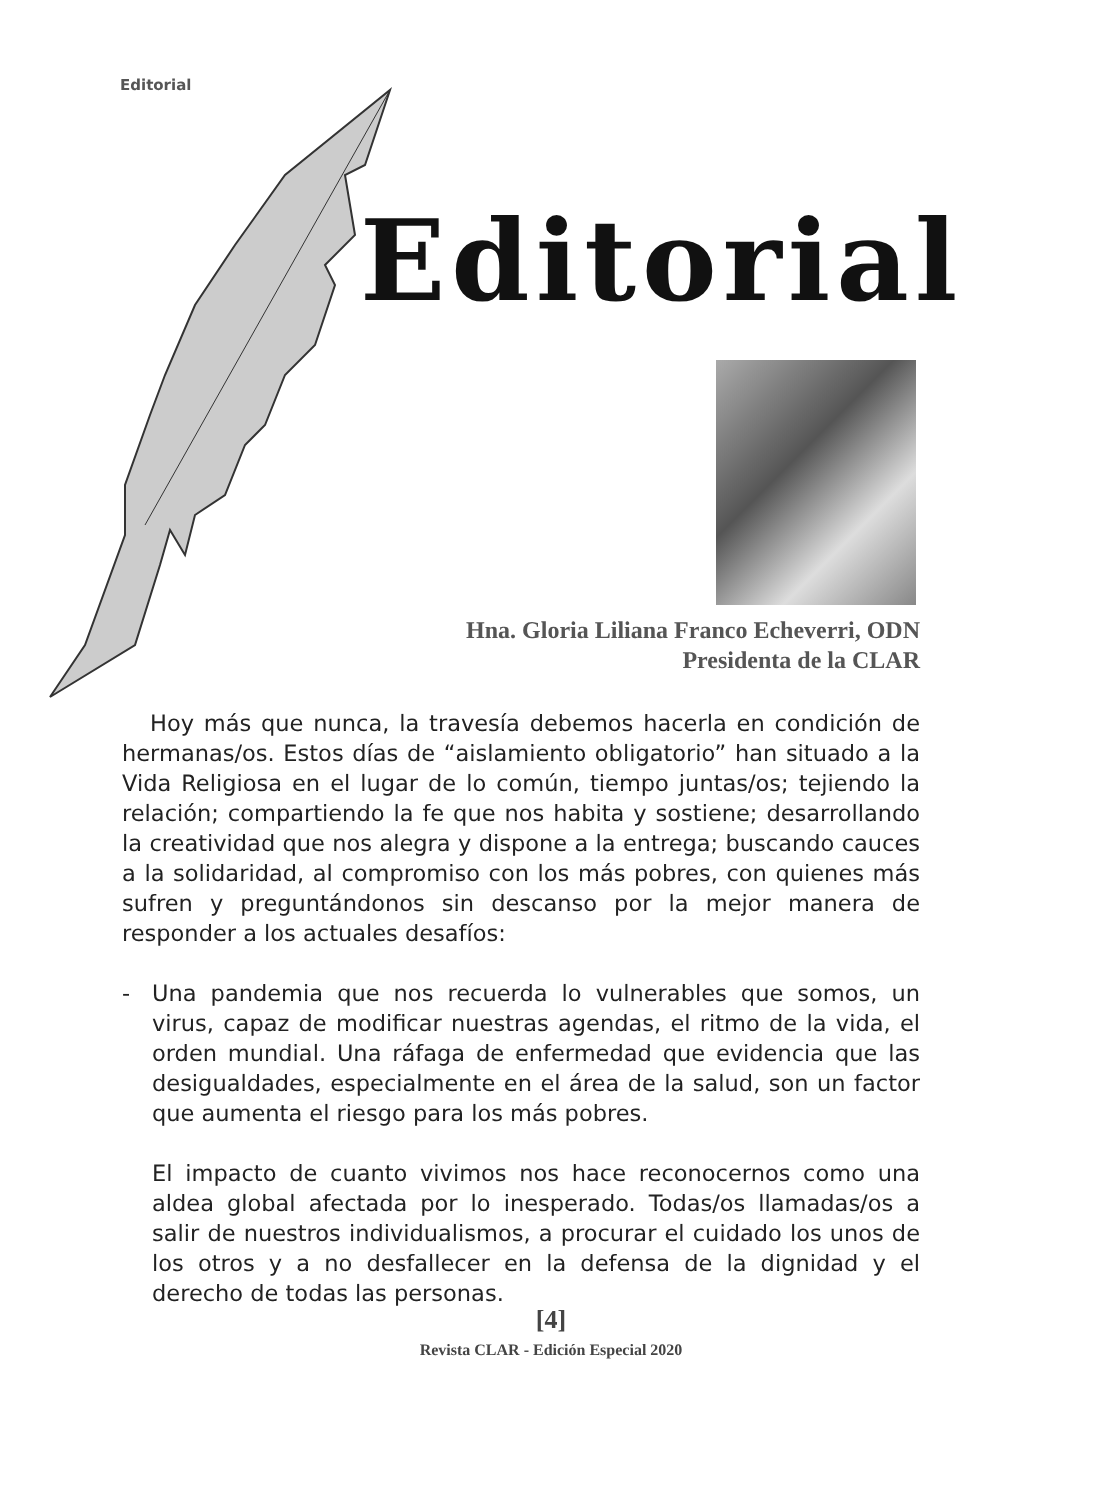Editorial
Editorial
Hna. Gloria Liliana Franco Echeverri, ODN
Presidenta de la CLAR
Hoy más que nunca, la travesía debemos hacerla en condición de hermanas/os. Estos días de “aislamiento obligatorio” han situado a la Vida Religiosa en el lugar de lo común, tiempo juntas/os; tejiendo la relación; compartiendo la fe que nos habita y sostiene; desarrollando la creatividad que nos alegra y dispone a la entrega; buscando cauces a la solidaridad, al compromiso con los más pobres, con quienes más sufren y preguntándonos sin descanso por la mejor manera de responder a los actuales desafíos:
- Una pandemia que nos recuerda lo vulnerables que somos, un virus, capaz de modificar nuestras agendas, el ritmo de la vida, el orden mundial. Una ráfaga de enfermedad que evidencia que las desigualdades, especialmente en el área de la salud, son un factor que aumenta el riesgo para los más pobres.
El impacto de cuanto vivimos nos hace reconocernos como una aldea global afectada por lo inesperado. Todas/os llamadas/os a salir de nuestros individualismos, a procurar el cuidado los unos de los otros y a no desfallecer en la defensa de la dignidad y el derecho de todas las personas.
[4]
Revista CLAR - Edición Especial 2020